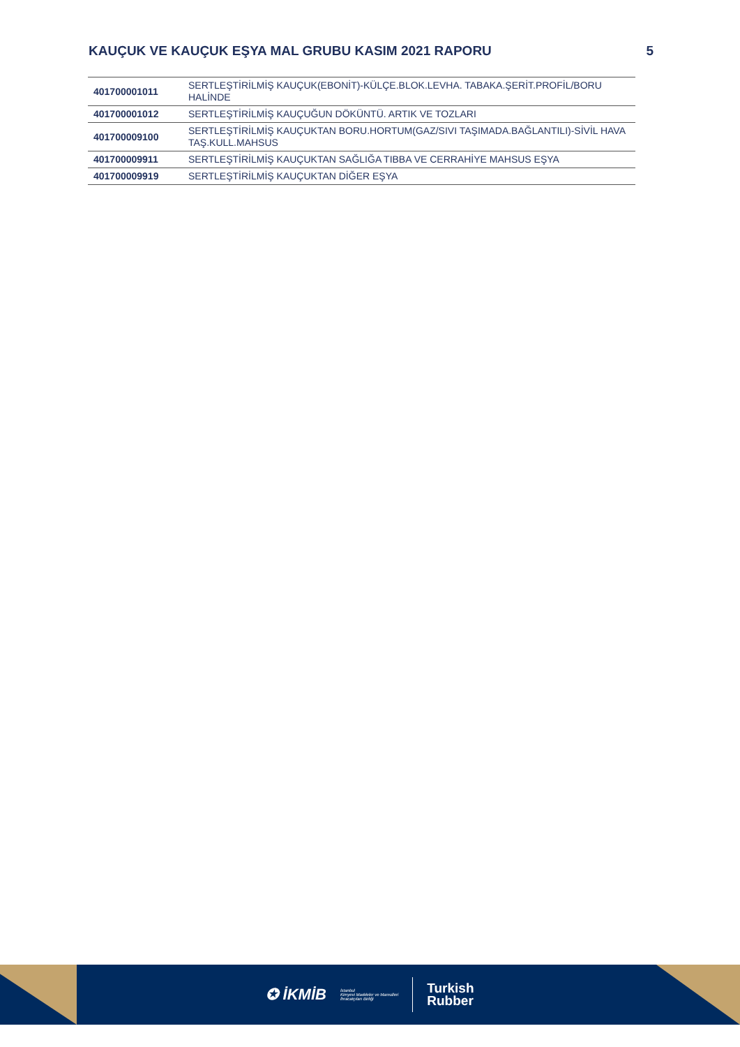KAUÇUK VE KAUÇUK EŞYA MAL GRUBU KASIM 2021 RAPORU 5
| 401700001011 | SERTLEŞTİRİLMİŞ KAUÇUK(EBONİT)-KÜLÇE.BLOK.LEVHA. TABAKA.ŞERİT.PROFİL/BORU HALİNDE |
| 401700001012 | SERTLEŞTİRİLMİŞ KAUÇUĞUN DÖKÜNTÜ. ARTIK VE TOZLARI |
| 401700009100 | SERTLEŞTİRİLMİŞ KAUÇUKTAN BORU.HORTUM(GAZ/SIVI TAŞIMADA.BAĞLANTILI)-SİVİL HAVA TAŞ.KULL.MAHSUS |
| 401700009911 | SERTLEŞTİRİLMİŞ KAUÇUKTAN SAĞLIĞA TIBBA VE CERRAHİYE MAHSUS EŞYA |
| 401700009919 | SERTLEŞTİRİLMİŞ KAUÇUKTAN DİĞER EŞYA |
✪ İKMİB İstanbul
Kimyevi Maddeler ve Mamulleri
İhracatçıları Birliği
Turkish
Rubber